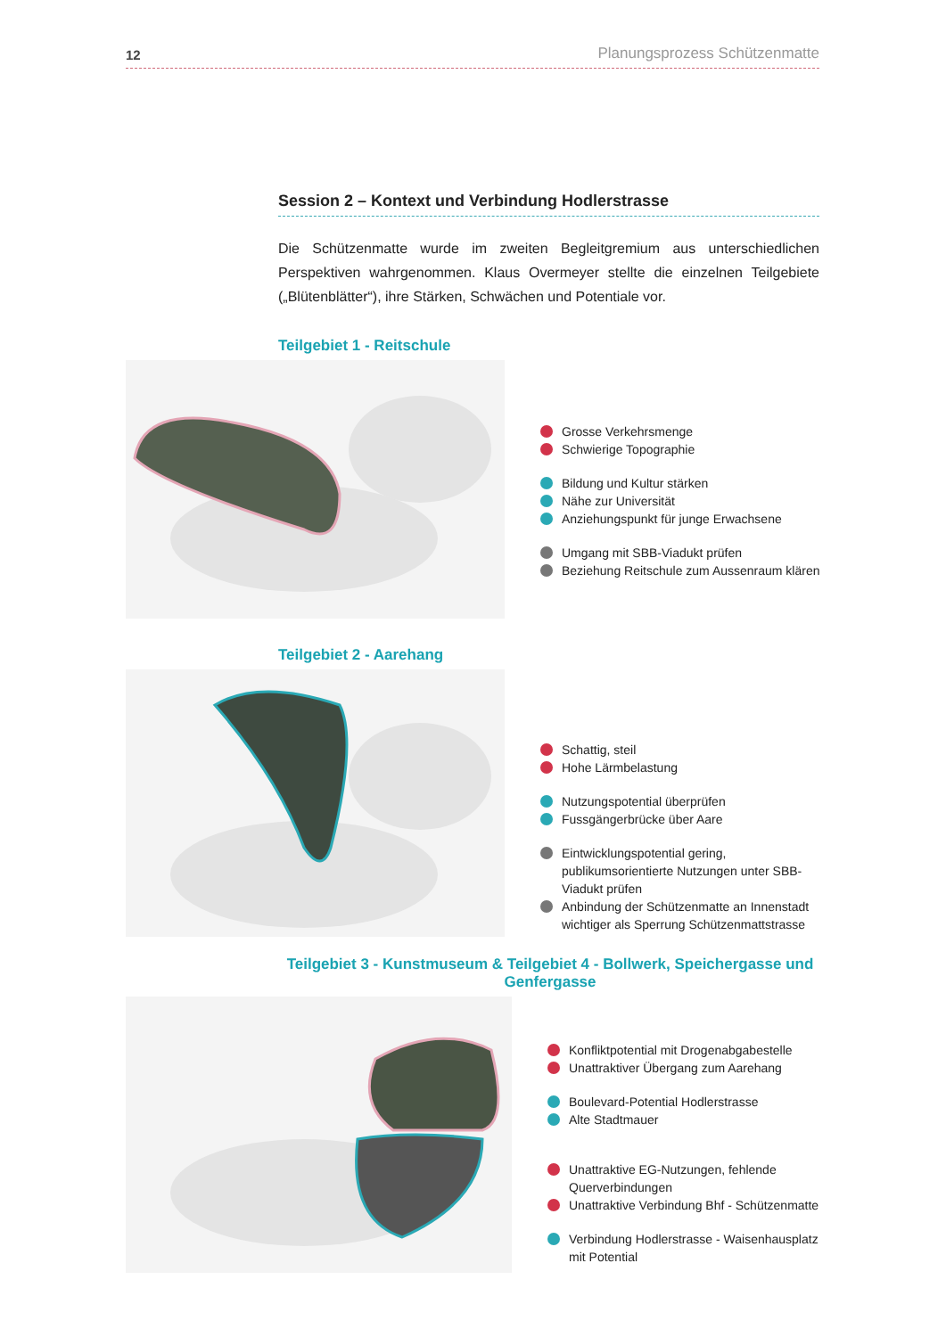12 Planungsprozess Schützenmatte
Session 2 – Kontext und Verbindung Hodlerstrasse
Die Schützenmatte wurde im zweiten Begleitgremium aus unterschiedlichen Perspektiven wahrgenommen. Klaus Overmeyer stellte die einzelnen Teilgebiete („Blütenblätter“), ihre Stärken, Schwächen und Potentiale vor.
Teilgebiet 1 - Reitschule
Grosse Verkehrsmenge
Schwierige Topographie
Bildung und Kultur stärken
Nähe zur Universität
Anziehungspunkt für junge Erwachsene
Umgang mit SBB-Viadukt prüfen
Beziehung Reitschule zum Aussenraum klären
Teilgebiet 2 - Aarehang
Schattig, steil
Hohe Lärmbelastung
Nutzungspotential überprüfen
Fussgängerbrücke über Aare
Eintwicklungspotential gering, publikumsorientierte Nutzungen unter SBB-Viadukt prüfen
Anbindung der Schützenmatte an Innenstadt wichtiger als Sperrung Schützenmattstrasse
Teilgebiet 3 - Kunstmuseum & Teilgebiet 4 - Bollwerk, Speichergasse und Genfergasse
Konfliktpotential mit Drogenabgabestelle
Unattraktiver Übergang zum Aarehang
Boulevard-Potential Hodlerstrasse
Alte Stadtmauer
Unattraktive EG-Nutzungen, fehlende Querverbindungen
Unattraktive Verbindung Bhf - Schützenmatte
Verbindung Hodlerstrasse - Waisenhausplatz mit Potential